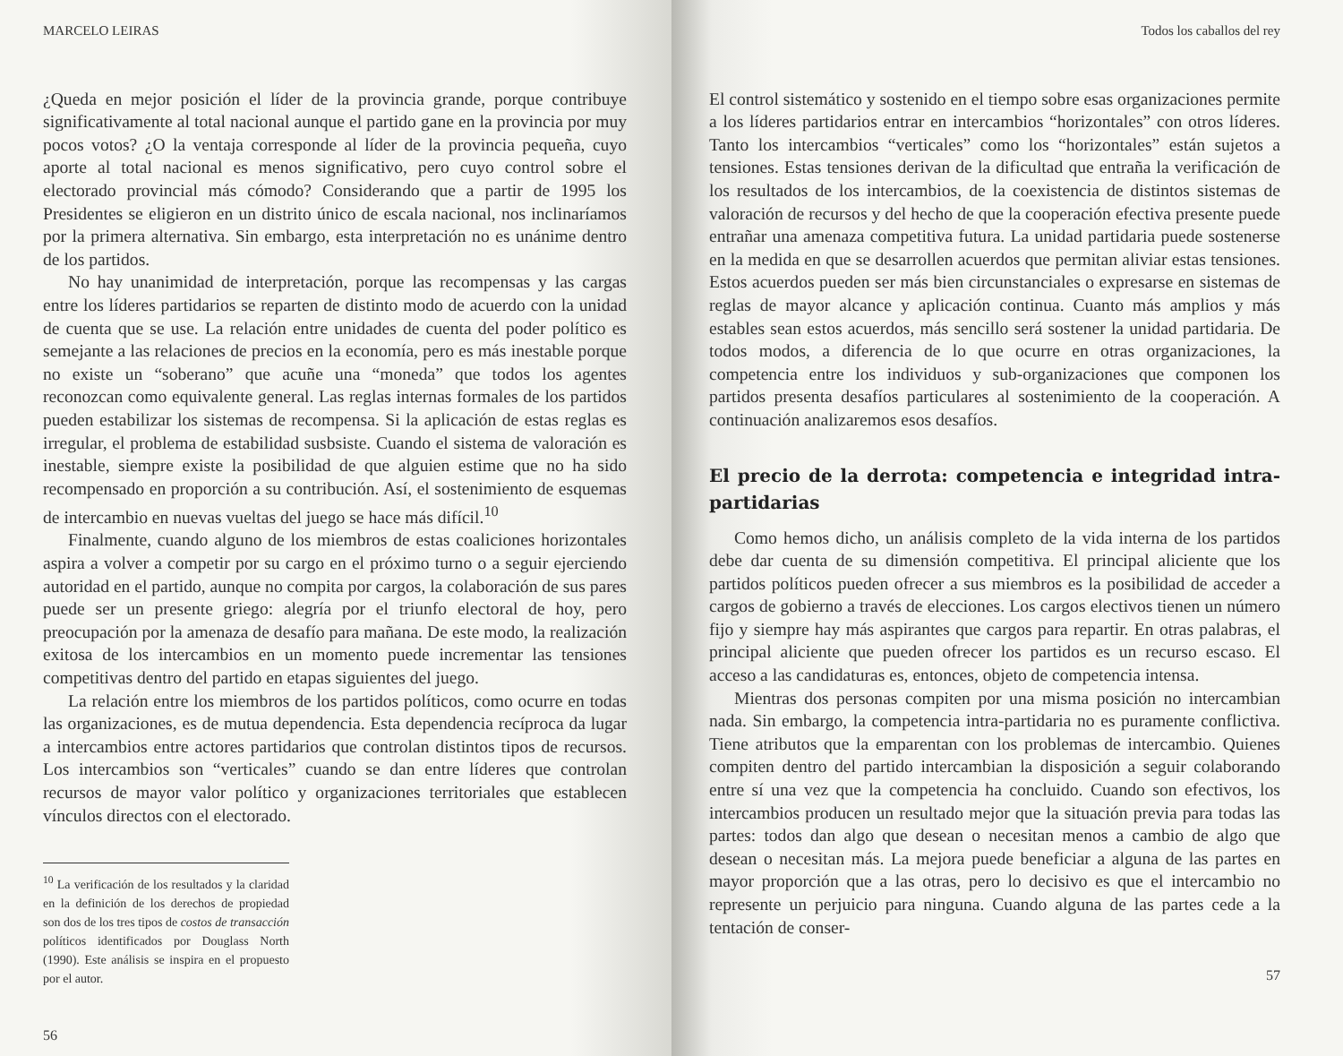MARCELO LEIRAS
¿Queda en mejor posición el líder de la provincia grande, porque contribuye significativamente al total nacional aunque el partido gane en la provincia por muy pocos votos? ¿O la ventaja corresponde al líder de la provincia pequeña, cuyo aporte al total nacional es menos significativo, pero cuyo control sobre el electorado provincial más cómodo? Considerando que a partir de 1995 los Presidentes se eligieron en un distrito único de escala nacional, nos inclinaríamos por la primera alternativa. Sin embargo, esta interpretación no es unánime dentro de los partidos.
No hay unanimidad de interpretación, porque las recompensas y las cargas entre los líderes partidarios se reparten de distinto modo de acuerdo con la unidad de cuenta que se use. La relación entre unidades de cuenta del poder político es semejante a las relaciones de precios en la economía, pero es más inestable porque no existe un “soberano” que acuñe una “moneda” que todos los agentes reconozcan como equivalente general. Las reglas internas formales de los partidos pueden estabilizar los sistemas de recompensa. Si la aplicación de estas reglas es irregular, el problema de estabilidad susbsiste. Cuando el sistema de valoración es inestable, siempre existe la posibilidad de que alguien estime que no ha sido recompensado en proporción a su contribución. Así, el sostenimiento de esquemas de intercambio en nuevas vueltas del juego se hace más difícil.<sup>10</sup>
Finalmente, cuando alguno de los miembros de estas coaliciones horizontales aspira a volver a competir por su cargo en el próximo turno o a seguir ejerciendo autoridad en el partido, aunque no compita por cargos, la colaboración de sus pares puede ser un presente griego: alegría por el triunfo electoral de hoy, pero preocupación por la amenaza de desafío para mañana. De este modo, la realización exitosa de los intercambios en un momento puede incrementar las tensiones competitivas dentro del partido en etapas siguientes del juego.
La relación entre los miembros de los partidos políticos, como ocurre en todas las organizaciones, es de mutua dependencia. Esta dependencia recíproca da lugar a intercambios entre actores partidarios que controlan distintos tipos de recursos. Los intercambios son “verticales” cuando se dan entre líderes que controlan recursos de mayor valor político y organizaciones territoriales que establecen vínculos directos con el electorado.
<sup>10</sup> La verificación de los resultados y la claridad en la definición de los derechos de propiedad son dos de los tres tipos de costos de transacción políticos identificados por Douglass North (1990). Este análisis se inspira en el propuesto por el autor.
56
Todos los caballos del rey
El control sistemático y sostenido en el tiempo sobre esas organizaciones permite a los líderes partidarios entrar en intercambios “horizontales” con otros líderes. Tanto los intercambios “verticales” como los “horizontales” están sujetos a tensiones. Estas tensiones derivan de la dificultad que entraña la verificación de los resultados de los intercambios, de la coexistencia de distintos sistemas de valoración de recursos y del hecho de que la cooperación efectiva presente puede entrañar una amenaza competitiva futura. La unidad partidaria puede sostenerse en la medida en que se desarrollen acuerdos que permitan aliviar estas tensiones. Estos acuerdos pueden ser más bien circunstanciales o expresarse en sistemas de reglas de mayor alcance y aplicación continua. Cuanto más amplios y más estables sean estos acuerdos, más sencillo será sostener la unidad partidaria. De todos modos, a diferencia de lo que ocurre en otras organizaciones, la competencia entre los individuos y sub-organizaciones que componen los partidos presenta desafíos particulares al sostenimiento de la cooperación. A continuación analizaremos esos desafíos.
El precio de la derrota: competencia e integridad intra-partidarias
Como hemos dicho, un análisis completo de la vida interna de los partidos debe dar cuenta de su dimensión competitiva. El principal aliciente que los partidos políticos pueden ofrecer a sus miembros es la posibilidad de acceder a cargos de gobierno a través de elecciones. Los cargos electivos tienen un número fijo y siempre hay más aspirantes que cargos para repartir. En otras palabras, el principal aliciente que pueden ofrecer los partidos es un recurso escaso. El acceso a las candidaturas es, entonces, objeto de competencia intensa.
Mientras dos personas compiten por una misma posición no intercambian nada. Sin embargo, la competencia intra-partidaria no es puramente conflictiva. Tiene atributos que la emparentan con los problemas de intercambio. Quienes compiten dentro del partido intercambian la disposición a seguir colaborando entre sí una vez que la competencia ha concluido. Cuando son efectivos, los intercambios producen un resultado mejor que la situación previa para todas las partes: todos dan algo que desean o necesitan menos a cambio de algo que desean o necesitan más. La mejora puede beneficiar a alguna de las partes en mayor proporción que a las otras, pero lo decisivo es que el intercambio no represente un perjuicio para ninguna. Cuando alguna de las partes cede a la tentación de conser-
57